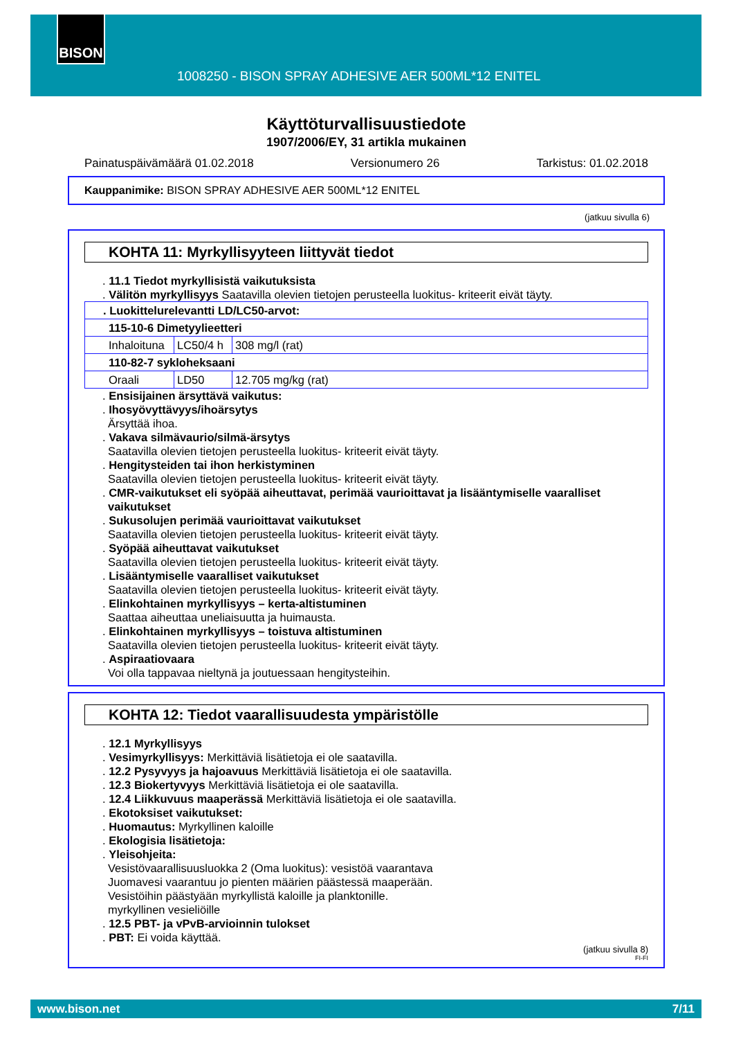BISON
1008250 - BISON SPRAY ADHESIVE AER 500ML*12 ENITEL
Käyttöturvallisuustiedote
1907/2006/EY, 31 artikla mukainen
Painatuspäivämäärä 01.02.2018 Versionumero 26 Tarkistus: 01.02.2018
Kauppanimike: BISON SPRAY ADHESIVE AER 500ML*12 ENITEL
(jatkuu sivulla 6)
KOHTA 11: Myrkyllisyyteen liittyvät tiedot
. 11.1 Tiedot myrkyllisistä vaikutuksista
. Välitön myrkyllisyys Saatavilla olevien tietojen perusteella luokitus- kriteerit eivät täyty.
| . Luokittelurelevantti LD/LC50-arvot: | | |
| 115-10-6 Dimetyylieetteri | | |
| Inhaloituna | LC50/4 h | 308 mg/l (rat) |
| 110-82-7 sykloheksaani | | |
| Oraali | LD50 | 12.705 mg/kg (rat) |
. Ensisijainen ärsyttävä vaikutus:
. Ihosyövyttävyys/ihoärsytys
Ärsyttää ihoa.
. Vakava silmävaurio/silmä-ärsytys
Saatavilla olevien tietojen perusteella luokitus- kriteerit eivät täyty.
. Hengitysteiden tai ihon herkistyminen
Saatavilla olevien tietojen perusteella luokitus- kriteerit eivät täyty.
. CMR-vaikutukset eli syöpää aiheuttavat, perimää vaurioittavat ja lisääntymiselle vaaralliset vaikutukset
. Sukusolujen perimää vaurioittavat vaikutukset
Saatavilla olevien tietojen perusteella luokitus- kriteerit eivät täyty.
. Syöpää aiheuttavat vaikutukset
Saatavilla olevien tietojen perusteella luokitus- kriteerit eivät täyty.
. Lisääntymiselle vaaralliset vaikutukset
Saatavilla olevien tietojen perusteella luokitus- kriteerit eivät täyty.
. Elinkohtainen myrkyllisyys – kerta-altistuminen
Saattaa aiheuttaa uneliaisuutta ja huimausta.
. Elinkohtainen myrkyllisyys – toistuva altistuminen
Saatavilla olevien tietojen perusteella luokitus- kriteerit eivät täyty.
. Aspiraatiovaara
Voi olla tappavaa nieltynä ja joutuessaan hengitysteihin.
KOHTA 12: Tiedot vaarallisuudesta ympäristölle
. 12.1 Myrkyllisyys
. Vesimyrkyllisyys: Merkittäviä lisätietoja ei ole saatavilla.
. 12.2 Pysyvyys ja hajoavuus Merkittäviä lisätietoja ei ole saatavilla.
. 12.3 Biokertyvyys Merkittäviä lisätietoja ei ole saatavilla.
. 12.4 Liikkuvuus maaperässä Merkittäviä lisätietoja ei ole saatavilla.
. Ekotoksiset vaikutukset:
. Huomautus: Myrkyllinen kaloille
. Ekologisia lisätietoja:
. Yleisohjeita:
Vesistövaarallisuusluokka 2 (Oma luokitus): vesistöä vaarantava
Juomavesi vaarantuu jo pienten määrien päästessä maaperään.
Vesistöihin päästyään myrkyllistä kaloille ja planktonille.
myrkyllinen vesieliöille
. 12.5 PBT- ja vPvB-arvioinnin tulokset
. PBT: Ei voida käyttää.
(jatkuu sivulla 8)
FI-FI
www.bison.net 7/11